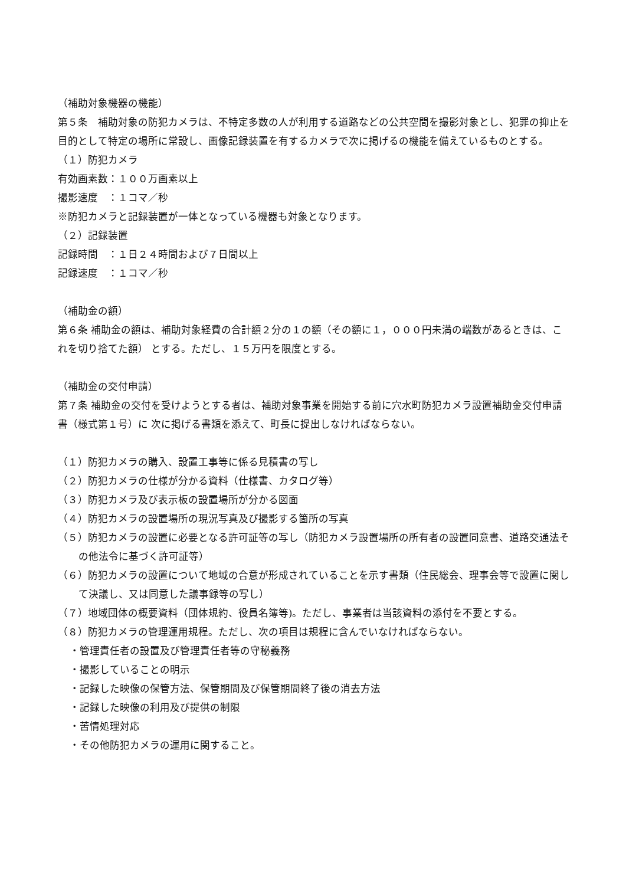（補助対象機器の機能）
第５条　補助対象の防犯カメラは、不特定多数の人が利用する道路などの公共空間を撮影対象とし、犯罪の抑止を目的として特定の場所に常設し、画像記録装置を有するカメラで次に掲げるの機能を備えているものとする。
（１）防犯カメラ
有効画素数：１００万画素以上
撮影速度　：１コマ／秒
※防犯カメラと記録装置が一体となっている機器も対象となります。
（２）記録装置
記録時間　：１日２４時間および７日間以上
記録速度　：１コマ／秒
（補助金の額）
第６条 補助金の額は、補助対象経費の合計額２分の１の額（その額に１，０００円未満の端数があるときは、これを切り捨てた額） とする。ただし、１５万円を限度とする。
（補助金の交付申請）
第７条 補助金の交付を受けようとする者は、補助対象事業を開始する前に穴水町防犯カメラ設置補助金交付申請書（様式第１号）に 次に掲げる書類を添えて、町長に提出しなければならない。
（１）防犯カメラの購入、設置工事等に係る見積書の写し
（２）防犯カメラの仕様が分かる資料（仕様書、カタログ等）
（３）防犯カメラ及び表示板の設置場所が分かる図面
（４）防犯カメラの設置場所の現況写真及び撮影する箇所の写真
（５）防犯カメラの設置に必要となる許可証等の写し（防犯カメラ設置場所の所有者の設置同意書、道路交通法その他法令に基づく許可証等）
（６）防犯カメラの設置について地域の合意が形成されていることを示す書類（住民総会、理事会等で設置に関して決議し、又は同意した議事録等の写し）
（７）地域団体の概要資料（団体規約、役員名簿等)。ただし、事業者は当該資料の添付を不要とする。
（８）防犯カメラの管理運用規程。ただし、次の項目は規程に含んでいなければならない。
・管理責任者の設置及び管理責任者等の守秘義務
・撮影していることの明示
・記録した映像の保管方法、保管期間及び保管期間終了後の消去方法
・記録した映像の利用及び提供の制限
・苦情処理対応
・その他防犯カメラの運用に関すること。